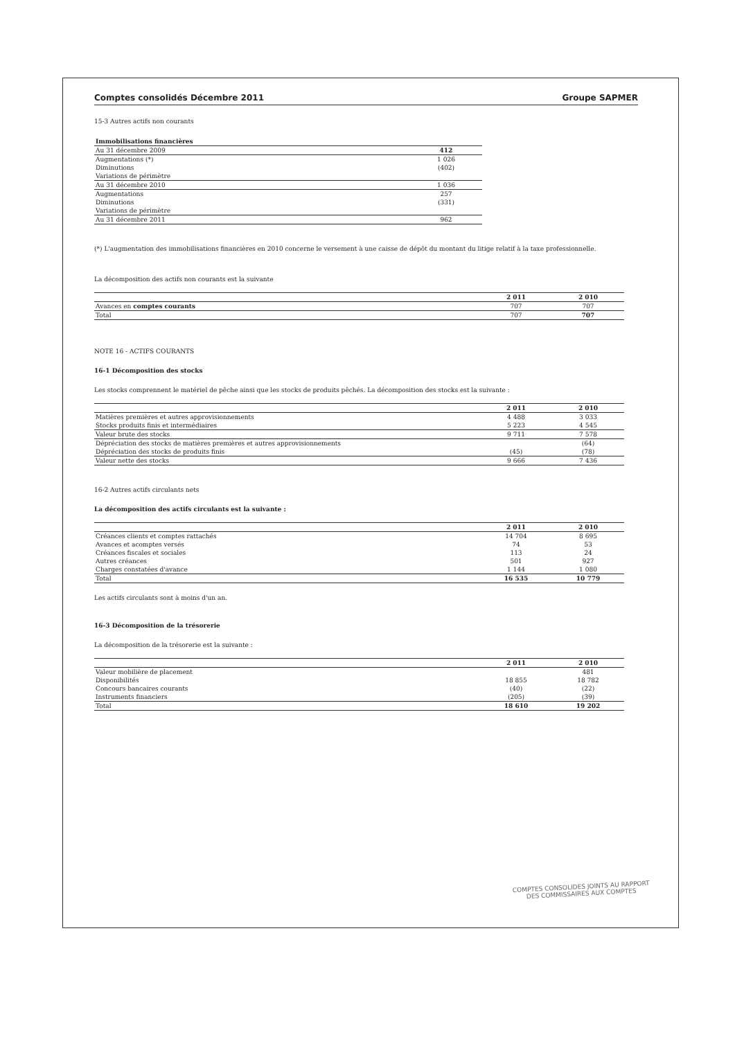Comptes consolidés Décembre 2011 Groupe SAPMER
15-3 Autres actifs non courants
| Immobilisations financières | |
| --- | --- |
| Au 31 décembre 2009 | 412 |
| Augmentations (*) | 1 026 |
| Diminutions | (402) |
| Variations de périmètre | |
| Au 31 décembre 2010 | 1 036 |
| Augmentations | 257 |
| Diminutions | (331) |
| Variations de périmètre | |
| Au 31 décembre 2011 | 962 |
(*) L'augmentation des immobilisations financières en 2010 concerne le versement à une caisse de dépôt du montant du litige relatif à la taxe professionnelle.
La décomposition des actifs non courants est la suivante
| | 2 011 | 2 010 |
| --- | --- | --- |
| Avances en comptes courants | 707 | 707 |
| Total | 707 | 707 |
NOTE 16 - ACTIFS COURANTS
16-1 Décomposition des stocks
Les stocks comprennent le matériel de pêche ainsi que les stocks de produits pêchés. La décomposition des stocks est la suivante :
| | 2 011 | 2 010 |
| --- | --- | --- |
| Matières premières et autres approvisionnements | 4 488 | 3 033 |
| Stocks produits finis et intermédiaires | 5 223 | 4 545 |
| Valeur brute des stocks | 9 711 | 7 578 |
| Dépréciation des stocks de matières premières et autres approvisionnements | | (64) |
| Dépréciation des stocks de produits finis | (45) | (78) |
| Valeur nette des stocks | 9 666 | 7 436 |
16-2 Autres actifs circulants nets
La décomposition des actifs circulants est la suivante :
| | 2 011 | 2 010 |
| --- | --- | --- |
| Créances clients et comptes rattachés | 14 704 | 8 695 |
| Avances et acomptes versés | 74 | 53 |
| Créances fiscales et sociales | 113 | 24 |
| Autres créances | 501 | 927 |
| Charges constatées d'avance | 1 144 | 1 080 |
| Total | 16 535 | 10 779 |
Les actifs circulants sont à moins d'un an.
16-3 Décomposition de la trésorerie
La décomposition de la trésorerie est la suivante :
| | 2 011 | 2 010 |
| --- | --- | --- |
| Valeur mobilière de placement | | 481 |
| Disponibilités | 18 855 | 18 782 |
| Concours bancaires courants | (40) | (22) |
| Instruments financiers | (205) | (39) |
| Total | 18 610 | 19 202 |
COMPTES CONSOLIDES JOINTS AU RAPPORT
DES COMMISSAIRES AUX COMPTES